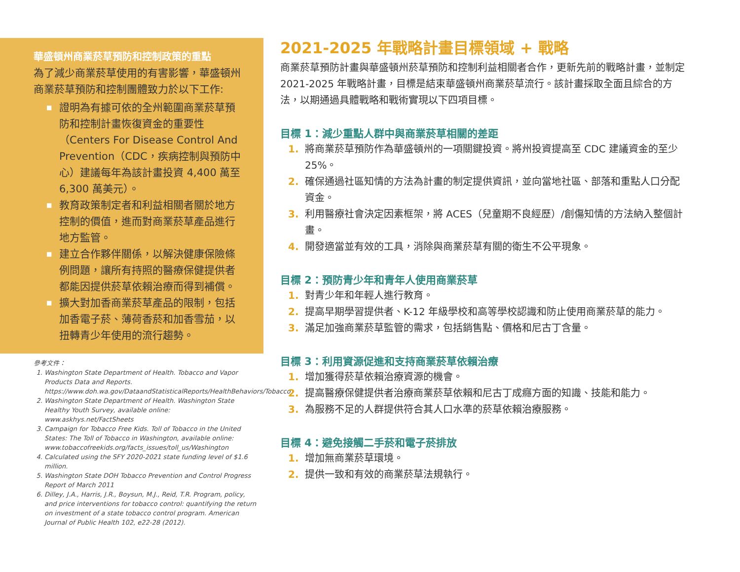華盛頓州商業菸草預防和控制政策的重點
為了減少商業菸草使用的有害影響，華盛頓州商業菸草預防和控制團體致力於以下工作:
■ 證明為有據可依的全州範圍商業菸草預防和控制計畫恢復資金的重要性（Centers For Disease Control And Prevention（CDC，疾病控制與預防中心）建議每年為該計畫投資 4,400 萬至 6,300 萬美元）。
■ 教育政策制定者和利益相關者關於地方控制的價值，進而對商業菸草產品進行地方監管。
■ 建立合作夥伴關係，以解決健康保險條例問題，讓所有持照的醫療保健提供者都能因提供菸草依賴治療而得到補償。
■ 擴大對加香商業菸草產品的限制，包括加香電子菸、薄荷香菸和加香雪茄，以扭轉青少年使用的流行趨勢。
參考文件：
1. Washington State Department of Health. Tobacco and Vapor Products Data and Reports. https://www.doh.wa.gov/DataandStatisticalReports/HealthBehaviors/Tobacco
2. Washington State Department of Health. Washington State Healthy Youth Survey, available online: www.askhys.net/FactSheets
3. Campaign for Tobacco Free Kids. Toll of Tobacco in the United States: The Toll of Tobacco in Washington, available online: www.tobaccofreekids.org/facts_issues/toll_us/Washington
4. Calculated using the SFY 2020-2021 state funding level of $1.6 million.
5. Washington State DOH Tobacco Prevention and Control Progress Report of March 2011
6. Dilley, J.A., Harris, J.R., Boysun, M.J., Reid, T.R. Program, policy, and price interventions for tobacco control: quantifying the return on investment of a state tobacco control program. American Journal of Public Health 102, e22-28 (2012).
2021-2025 年戰略計畫目標領域 + 戰略
商業菸草預防計畫與華盛頓州菸草預防和控制利益相關者合作，更新先前的戰略計畫，並制定 2021-2025 年戰略計畫，目標是結束華盛頓州商業菸草流行。該計畫採取全面且綜合的方法，以期通過具體戰略和戰術實現以下四項目標。
目標 1：減少重點人群中與商業菸草相關的差距
1. 將商業菸草預防作為華盛頓州的一項關鍵投資。將州投資提高至 CDC 建議資金的至少 25%。
2. 確保通過社區知情的方法為計畫的制定提供資訊，並向當地社區、部落和重點人口分配資金。
3. 利用醫療社會決定因素框架，將 ACES（兒童期不良經歷）/創傷知情的方法納入整個計畫。
4. 開發適當並有效的工具，消除與商業菸草有關的衛生不公平現象。
目標 2：預防青少年和青年人使用商業菸草
1. 對青少年和年輕人進行教育。
2. 提高早期學習提供者、K-12 年級學校和高等學校認識和防止使用商業菸草的能力。
3. 滿足加強商業菸草監管的需求，包括銷售點、價格和尼古丁含量。
目標 3：利用資源促進和支持商業菸草依賴治療
1. 增加獲得菸草依賴治療資源的機會。
2. 提高醫療保健提供者治療商業菸草依賴和尼古丁成癮方面的知識、技能和能力。
3. 為服務不足的人群提供符合其人口水準的菸草依賴治療服務。
目標 4：避免接觸二手菸和電子菸排放
1. 增加無商業菸草環境。
2. 提供一致和有效的商業菸草法規執行。